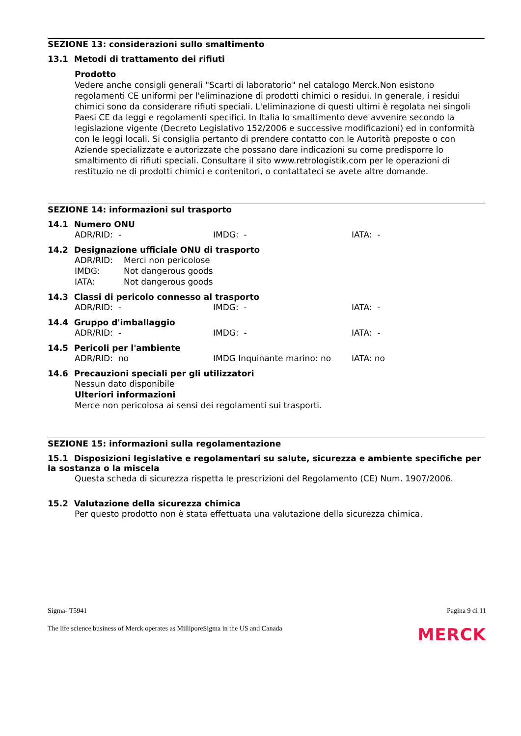SEZIONE 13: considerazioni sullo smaltimento
13.1 Metodi di trattamento dei rifiuti
Prodotto
Vedere anche consigli generali "Scarti di laboratorio" nel catalogo Merck.Non esistono regolamenti CE uniformi per l'eliminazione di prodotti chimici o residui. In generale, i residui chimici sono da considerare rifiuti speciali. L'eliminazione di questi ultimi è regolata nei singoli Paesi CE da leggi e regolamenti specifici. In Italia lo smaltimento deve avvenire secondo la legislazione vigente (Decreto Legislativo 152/2006 e successive modificazioni) ed in conformità con le leggi locali. Si consiglia pertanto di prendere contatto con le Autorità preposte o con Aziende specializzate e autorizzate che possano dare indicazioni su come predisporre lo smaltimento di rifiuti speciali. Consultare il sito www.retrologistik.com per le operazioni di restituzio ne di prodotti chimici e contenitori, o contattateci se avete altre domande.
SEZIONE 14: informazioni sul trasporto
14.1 Numero ONU
| ADR/RID: - | IMDG: - | IATA: - |
14.2 Designazione ufficiale ONU di trasporto
| ADR/RID: | Merci non pericolose |
| IMDG: | Not dangerous goods |
| IATA: | Not dangerous goods |
14.3 Classi di pericolo connesso al trasporto
| ADR/RID: - | IMDG: - | IATA: - |
14.4 Gruppo d'imballaggio
| ADR/RID: - | IMDG: - | IATA: - |
14.5 Pericoli per l'ambiente
| ADR/RID: no | IMDG Inquinante marino: no | IATA: no |
14.6 Precauzioni speciali per gli utilizzatori
Nessun dato disponibile
Ulteriori informazioni
Merce non pericolosa ai sensi dei regolamenti sui trasporti.
SEZIONE 15: informazioni sulla regolamentazione
15.1 Disposizioni legislative e regolamentari su salute, sicurezza e ambiente specifiche per la sostanza o la miscela
Questa scheda di sicurezza rispetta le prescrizioni del Regolamento (CE) Num. 1907/2006.
15.2 Valutazione della sicurezza chimica
Per questo prodotto non è stata effettuata una valutazione della sicurezza chimica.
Sigma- T5941 Pagina 9 di 11
The life science business of Merck operates as MilliporeSigma in the US and Canada MERCK